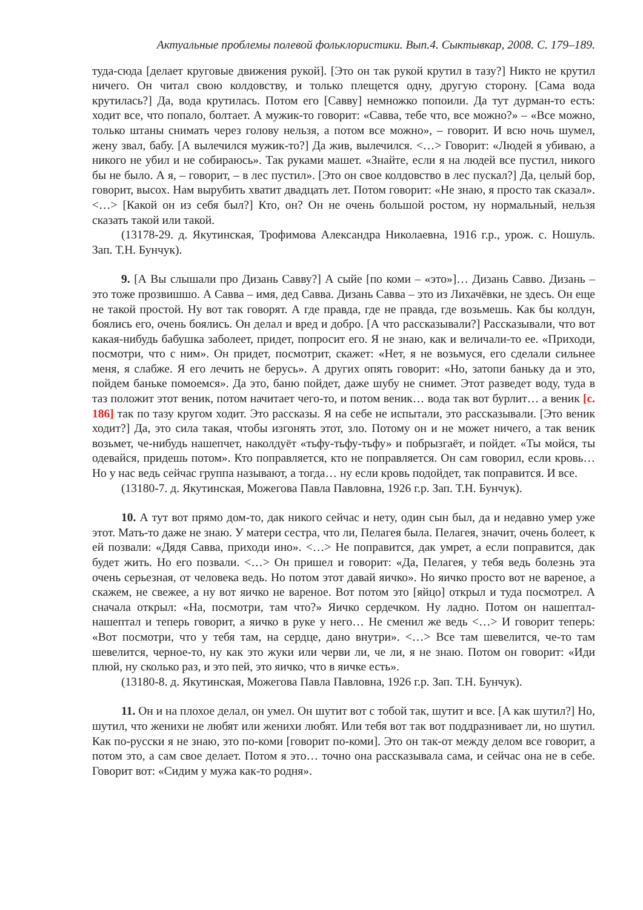Актуальные проблемы полевой фольклористики. Вып.4. Сыктывкар, 2008. С. 179–189.
туда-сюда [делает круговые движения рукой]. [Это он так рукой крутил в тазу?] Никто не крутил ничего. Он читал свою колдовству, и только плещется одну, другую сторону. [Сама вода крутилась?] Да, вода крутилась. Потом его [Савву] немножко попоили. Да тут дурман-то есть: ходит все, что попало, болтает. А мужик-то говорит: «Савва, тебе что, все можно?» – «Все можно, только штаны снимать через голову нельзя, а потом все можно», – говорит. И всю ночь шумел, жену звал, бабу. [А вылечился мужик-то?] Да жив, вылечился. <…> Говорит: «Людей я убиваю, а никого не убил и не собираюсь». Так руками машет. «Знайте, если я на людей все пустил, никого бы не было. А я, – говорит, – в лес пустил». [Это он свое колдовство в лес пускал?] Да, целый бор, говорит, высох. Нам вырубить хватит двадцать лет. Потом говорит: «Не знаю, я просто так сказал». <…> [Какой он из себя был?] Кто, он? Он не очень большой ростом, ну нормальный, нельзя сказать такой или такой.
(13178-29. д. Якутинская, Трофимова Александра Николаевна, 1916 г.р., урож. с. Ношуль. Зап. Т.Н. Бунчук).
9. [А Вы слышали про Дизань Савву?] А сыйе [по коми – «это»]… Дизань Савво. Дизань – это тоже прозвишшо. А Савва – имя, дед Савва. Дизань Савва – это из Лихачёвки, не здесь. Он еще не такой простой. Ну вот так говорят. А где правда, где не правда, где возьмешь. Как бы колдун, боялись его, очень боялись. Он делал и вред и добро. [А что рассказывали?] Рассказывали, что вот какая-нибудь бабушка заболеет, придет, попросит его. Я не знаю, как и величали-то ее. «Приходи, посмотри, что с ним». Он придет, посмотрит, скажет: «Нет, я не возьмуся, его сделали сильнее меня, я слабже. Я его лечить не берусь». А других опять говорит: «Но, затопи баньку да и это, пойдем баньке помоемся». Да это, баню пойдет, даже шубу не снимет. Этот разведет воду, туда в таз положит этот веник, потом начитает чего-то, и потом веник… вода так вот бурлит… а веник [с. 186] так по тазу кругом ходит. Это рассказы. Я на себе не испытали, это рассказывали. [Это веник ходит?] Да, это сила такая, чтобы изгонять этот, зло. Потому он и не может ничего, а так веник возьмет, че-нибудь нашепчет, наколдуёт «тьфу-тьфу-тьфу» и побрызгаёт, и пойдет. «Ты мойся, ты одевайся, придешь потом». Кто поправляется, кто не поправляется. Он сам говорил, если кровь… Но у нас ведь сейчас группа называют, а тогда… ну если кровь подойдет, так поправится. И все.
(13180-7. д. Якутинская, Можегова Павла Павловна, 1926 г.р. Зап. Т.Н. Бунчук).
10. А тут вот прямо дом-то, дак никого сейчас и нету, один сын был, да и недавно умер уже этот. Мать-то даже не знаю. У матери сестра, что ли, Пелагея была. Пелагея, значит, очень болеет, к ей позвали: «Дядя Савва, приходи ино». <…> Не поправится, дак умрет, а если поправится, дак будет жить. Но его позвали. <…> Он пришел и говорит: «Да, Пелагея, у тебя ведь болезнь эта очень серьезная, от человека ведь. Но потом этот давай яичко». Но яичко просто вот не вареное, а скажем, не свежее, а ну вот яичко не вареное. Вот потом это [яйцо] открыл и туда посмотрел. А сначала открыл: «На, посмотри, там что?» Яичко сердечком. Ну ладно. Потом он нашептал-нашептал и теперь говорит, а яичко в руке у него… Не сменил же ведь <…> И говорит теперь: «Вот посмотри, что у тебя там, на сердце, дано внутри». <…> Все там шевелится, че-то там шевелится, черное-то, ну как это жуки или черви ли, че ли, я не знаю. Потом он говорит: «Иди плюй, ну сколько раз, и это пей, это яичко, что в яичке есть».
(13180-8. д. Якутинская, Можегова Павла Павловна, 1926 г.р. Зап. Т.Н. Бунчук).
11. Он и на плохое делал, он умел. Он шутит вот с тобой так, шутит и все. [А как шутил?] Но, шутил, что женихи не любят или женихи любят. Или тебя вот так вот поддразнивает ли, но шутил. Как по-русски я не знаю, это по-коми [говорит по-коми]. Это он так-от между делом все говорит, а потом это, а сам свое делает. Потом я это… точно она рассказывала сама, и сейчас она не в себе. Говорит вот: «Сидим у мужа как-то родня».